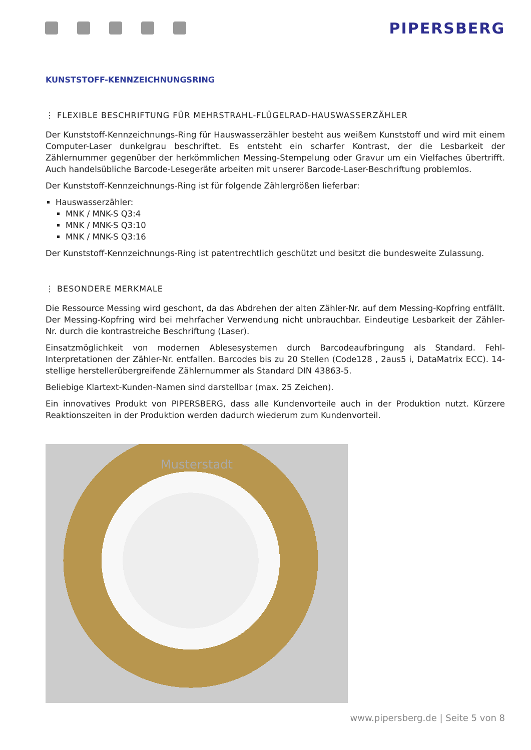PIPERSBERG
KUNSTSTOFF-KENNZEICHNUNGSRING
⋮ FLEXIBLE BESCHRIFTUNG FÜR MEHRSTRAHL-FLÜGELRAD-HAUSWASSERZÄHLER
Der Kunststoff-Kennzeichnungs-Ring für Hauswasserzähler besteht aus weißem Kunststoff und wird mit einem Computer-Laser dunkelgrau beschriftet. Es entsteht ein scharfer Kontrast, der die Lesbarkeit der Zählernummer gegenüber der herkömmlichen Messing-Stempelung oder Gravur um ein Vielfaches übertrifft. Auch handelsübliche Barcode-Lesegeräte arbeiten mit unserer Barcode-Laser-Beschriftung problemlos.
Der Kunststoff-Kennzeichnungs-Ring ist für folgende Zählergrößen lieferbar:
Hauswasserzähler:
MNK / MNK-S Q3:4
MNK / MNK-S Q3:10
MNK / MNK-S Q3:16
Der Kunststoff-Kennzeichnungs-Ring ist patentrechtlich geschützt und besitzt die bundesweite Zulassung.
⋮ BESONDERE MERKMALE
Die Ressource Messing wird geschont, da das Abdrehen der alten Zähler-Nr. auf dem Messing-Kopfring entfällt. Der Messing-Kopfring wird bei mehrfacher Verwendung nicht unbrauchbar. Eindeutige Lesbarkeit der Zähler-Nr. durch die kontrastreiche Beschriftung (Laser).
Einsatzmöglichkeit von modernen Ablesesystemen durch Barcodeaufbringung als Standard. Fehl-Interpretationen der Zähler-Nr. entfallen. Barcodes bis zu 20 Stellen (Code128 , 2aus5 i, DataMatrix ECC). 14-stellige herstellerübergreifende Zählernummer als Standard DIN 43863-5.
Beliebige Klartext-Kunden-Namen sind darstellbar (max. 25 Zeichen).
Ein innovatives Produkt von PIPERSBERG, dass alle Kundenvorteile auch in der Produktion nutzt. Kürzere Reaktionszeiten in der Produktion werden dadurch wiederum zum Kundenvorteil.
Musterstadt
www.pipersberg.de | Seite 5 von 8